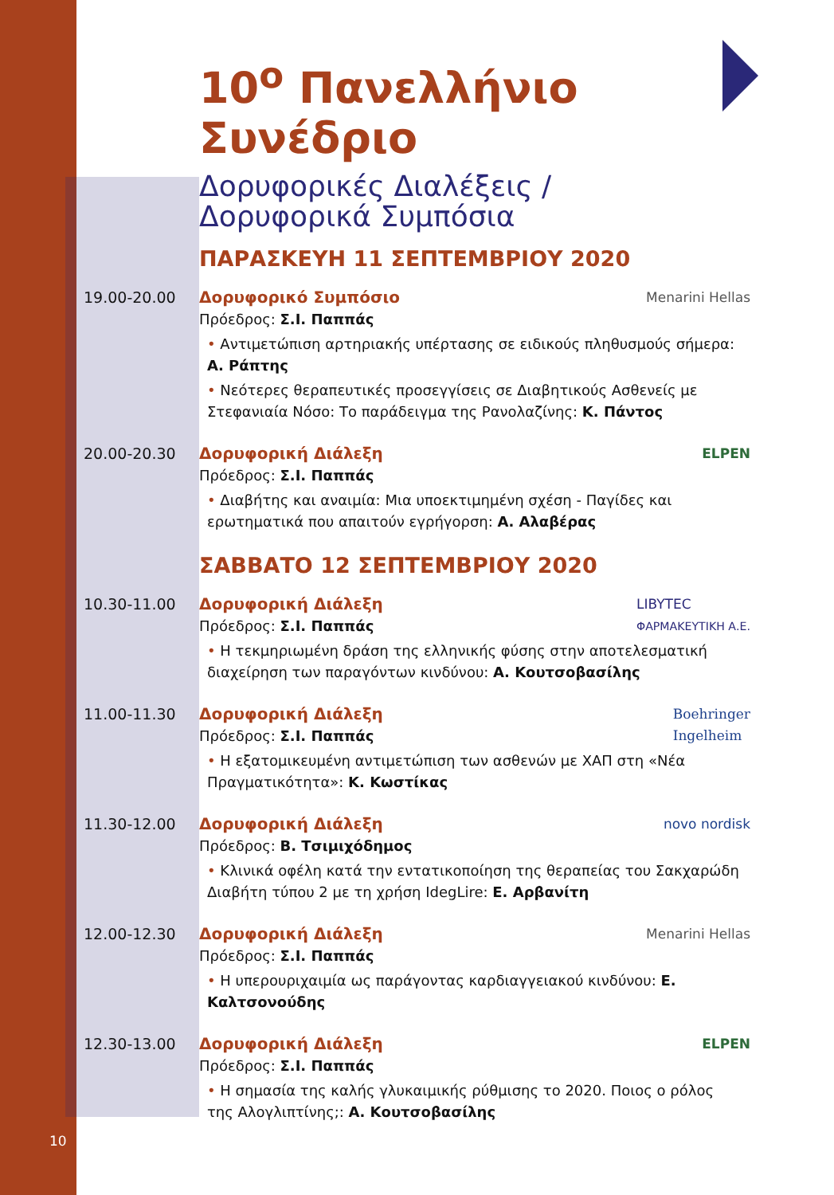10<sup>ο</sup> Πανελλήνιο Συνέδριο
Δορυφορικές Διαλέξεις /
Δορυφορικά Συμπόσια
ΠΑΡΑΣΚΕΥΗ 11 ΣΕΠΤΕΜΒΡΙΟΥ 2020
19.00-20.00 Menarini Hellas
Δορυφορικό Συμπόσιο
Πρόεδρος: Σ.Ι. Παππάς
• Αντιμετώπιση αρτηριακής υπέρτασης σε ειδικούς πληθυσμούς σήμερα: Α. Ράπτης
• Νεότερες θεραπευτικές προσεγγίσεις σε Διαβητικούς Ασθενείς με Στεφανιαία Νόσο: Το παράδειγμα της Ρανολαζίνης: Κ. Πάντος
20.00-20.30 ELPEN
Δορυφορική Διάλεξη
Πρόεδρος: Σ.Ι. Παππάς
• Διαβήτης και αναιμία: Μια υποεκτιμημένη σχέση - Παγίδες και ερωτηματικά που απαιτούν εγρήγορση: Α. Αλαβέρας
ΣΑΒΒΑΤΟ 12 ΣΕΠΤΕΜΒΡΙΟΥ 2020
10.30-11.00 LIBYTEC
ΦΑΡΜΑΚΕΥΤΙΚΗ Α.Ε.
Δορυφορική Διάλεξη
Πρόεδρος: Σ.Ι. Παππάς
• Η τεκμηριωμένη δράση της ελληνικής φύσης στην αποτελεσματική διαχείρηση των παραγόντων κινδύνου: Α. Κουτσοβασίλης
11.00-11.30 Boehringer
Ingelheim
Δορυφορική Διάλεξη
Πρόεδρος: Σ.Ι. Παππάς
• Η εξατομικευμένη αντιμετώπιση των ασθενών με ΧΑΠ στη «Νέα Πραγματικότητα»: Κ. Κωστίκας
11.30-12.00 novo nordisk
Δορυφορική Διάλεξη
Πρόεδρος: Β. Τσιμιχόδημος
• Κλινικά οφέλη κατά την εντατικοποίηση της θεραπείας του Σακχαρώδη Διαβήτη τύπου 2 με τη χρήση IdegLire: Ε. Αρβανίτη
12.00-12.30 Menarini Hellas
Δορυφορική Διάλεξη
Πρόεδρος: Σ.Ι. Παππάς
• Η υπερουριχαιμία ως παράγοντας καρδιαγγειακού κινδύνου: Ε. Καλτσονούδης
12.30-13.00 ELPEN
Δορυφορική Διάλεξη
Πρόεδρος: Σ.Ι. Παππάς
• Η σημασία της καλής γλυκαιμικής ρύθμισης το 2020. Ποιος ο ρόλος της Αλογλιπτίνης;: Α. Κουτσοβασίλης
10